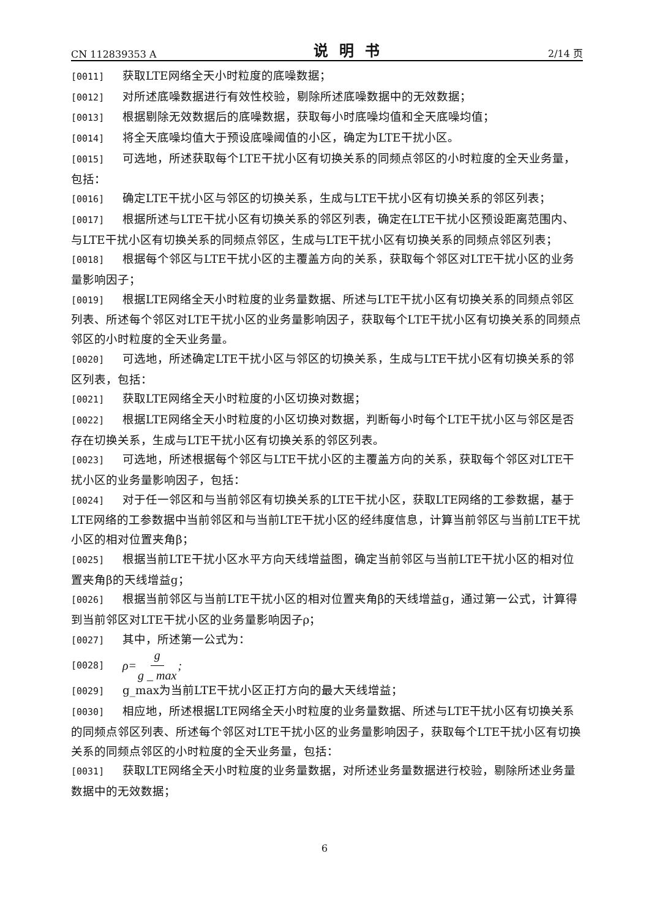CN 112839353 A 说明书 2/14 页
[0011] 获取LTE网络全天小时粒度的底噪数据；
[0012] 对所述底噪数据进行有效性校验，剔除所述底噪数据中的无效数据；
[0013] 根据剔除无效数据后的底噪数据，获取每小时底噪均值和全天底噪均值；
[0014] 将全天底噪均值大于预设底噪阈值的小区，确定为LTE干扰小区。
[0015] 可选地，所述获取每个LTE干扰小区有切换关系的同频点邻区的小时粒度的全天业务量，包括：
[0016] 确定LTE干扰小区与邻区的切换关系，生成与LTE干扰小区有切换关系的邻区列表；
[0017] 根据所述与LTE干扰小区有切换关系的邻区列表，确定在LTE干扰小区预设距离范围内、与LTE干扰小区有切换关系的同频点邻区，生成与LTE干扰小区有切换关系的同频点邻区列表；
[0018] 根据每个邻区与LTE干扰小区的主覆盖方向的关系，获取每个邻区对LTE干扰小区的业务量影响因子；
[0019] 根据LTE网络全天小时粒度的业务量数据、所述与LTE干扰小区有切换关系的同频点邻区列表、所述每个邻区对LTE干扰小区的业务量影响因子，获取每个LTE干扰小区有切换关系的同频点邻区的小时粒度的全天业务量。
[0020] 可选地，所述确定LTE干扰小区与邻区的切换关系，生成与LTE干扰小区有切换关系的邻区列表，包括：
[0021] 获取LTE网络全天小时粒度的小区切换对数据；
[0022] 根据LTE网络全天小时粒度的小区切换对数据，判断每小时每个LTE干扰小区与邻区是否存在切换关系，生成与LTE干扰小区有切换关系的邻区列表。
[0023] 可选地，所述根据每个邻区与LTE干扰小区的主覆盖方向的关系，获取每个邻区对LTE干扰小区的业务量影响因子，包括：
[0024] 对于任一邻区和与当前邻区有切换关系的LTE干扰小区，获取LTE网络的工参数据，基于LTE网络的工参数据中当前邻区和与当前LTE干扰小区的经纬度信息，计算当前邻区与当前LTE干扰小区的相对位置夹角β；
[0025] 根据当前LTE干扰小区水平方向天线增益图，确定当前邻区与当前LTE干扰小区的相对位置夹角β的天线增益g；
[0026] 根据当前邻区与当前LTE干扰小区的相对位置夹角β的天线增益g，通过第一公式，计算得到当前邻区对LTE干扰小区的业务量影响因子ρ；
[0027] 其中，所述第一公式为：
[0028] ρ= g g _ max;
[0029] g_max为当前LTE干扰小区正打方向的最大天线增益；
[0030] 相应地，所述根据LTE网络全天小时粒度的业务量数据、所述与LTE干扰小区有切换关系的同频点邻区列表、所述每个邻区对LTE干扰小区的业务量影响因子，获取每个LTE干扰小区有切换关系的同频点邻区的小时粒度的全天业务量，包括：
[0031] 获取LTE网络全天小时粒度的业务量数据，对所述业务量数据进行校验，剔除所述业务量数据中的无效数据；
6